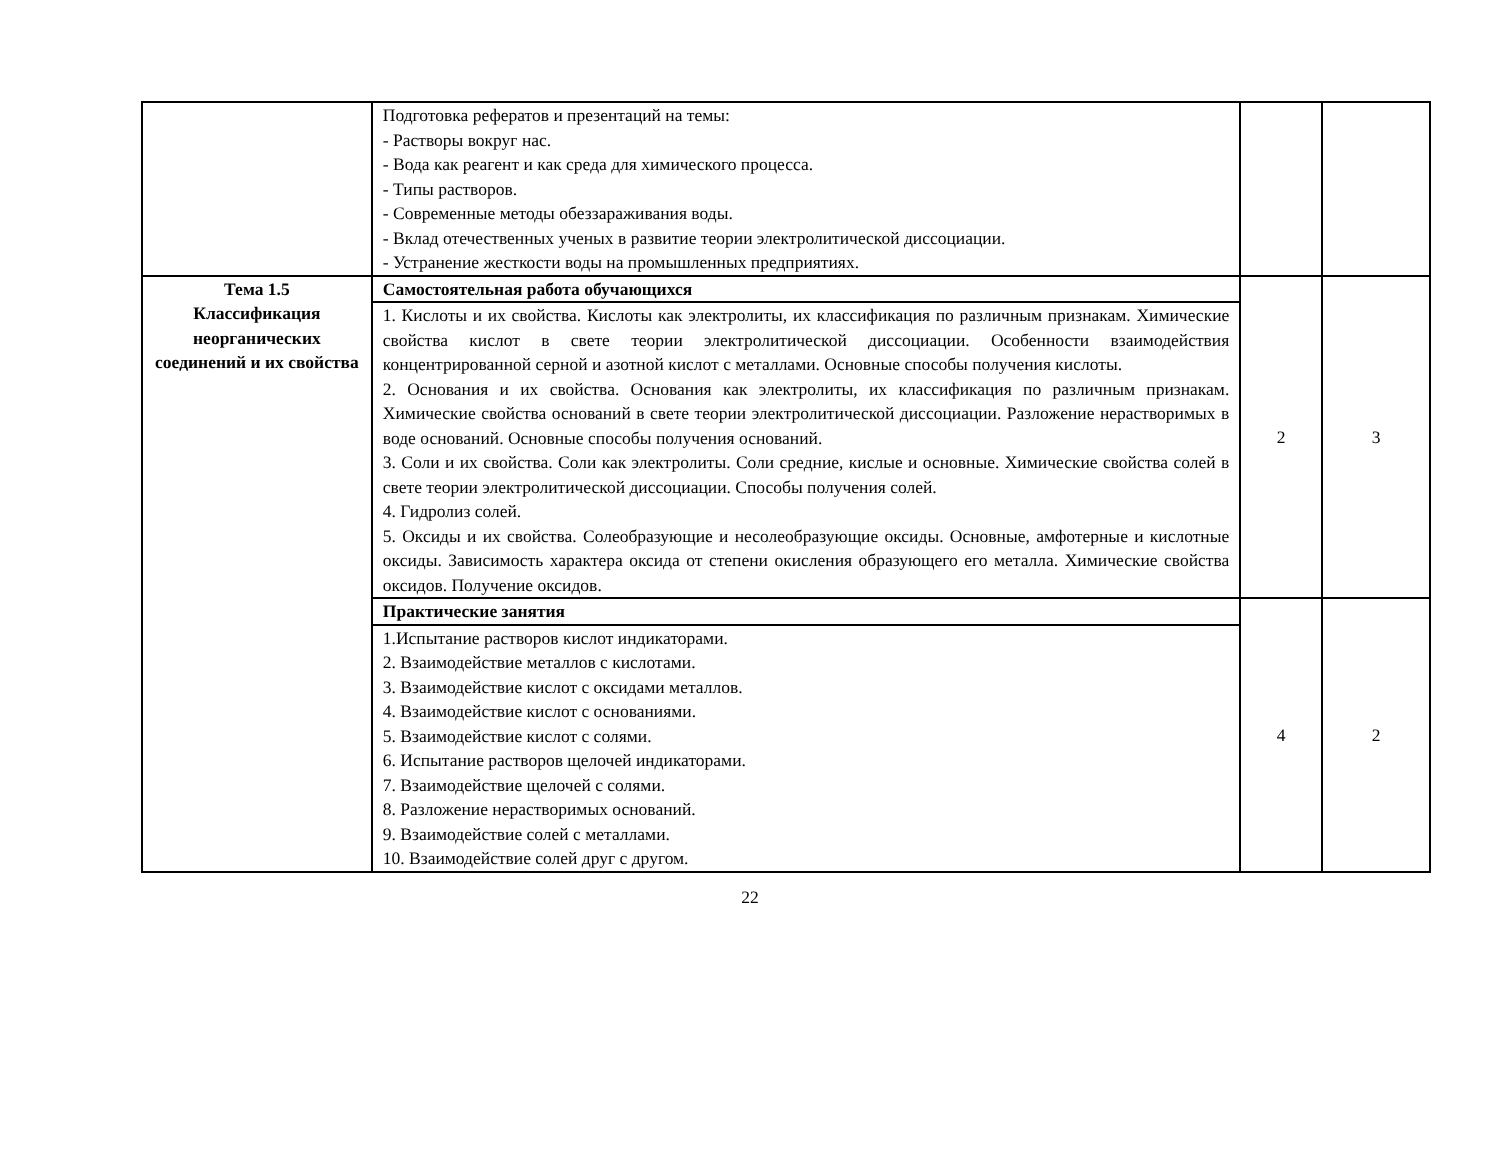| | Подготовка рефератов и презентаций на темы: - Растворы вокруг нас. - Вода как реагент и как среда для химического процесса. - Типы растворов. - Современные методы обеззараживания воды. - Вклад отечественных ученых в развитие теории электролитической диссоциации. - Устранение жесткости воды на промышленных предприятиях. | | |
| Тема 1.5 Классификация неорганических соединений и их свойства | Самостоятельная работа обучающихся | 2 | 3 |
| | 1. Кислоты и их свойства. Кислоты как электролиты, их классификация по различным признакам. Химические свойства кислот в свете теории электролитической диссоциации. Особенности взаимодействия концентрированной серной и азотной кислот с металлами. Основные способы получения кислоты. 2. Основания и их свойства. Основания как электролиты, их классификация по различным признакам. Химические свойства оснований в свете теории электролитической диссоциации. Разложение нерастворимых в воде оснований. Основные способы получения оснований. 3. Соли и их свойства. Соли как электролиты. Соли средние, кислые и основные. Химические свойства солей в свете теории электролитической диссоциации. Способы получения солей. 4. Гидролиз солей. 5. Оксиды и их свойства. Солеобразующие и несолеобразующие оксиды. Основные, амфотерные и кислотные оксиды. Зависимость характера оксида от степени окисления образующего его металла. Химические свойства оксидов. Получение оксидов. | | |
| | Практические занятия | 4 | 2 |
| | 1.Испытание растворов кислот индикаторами. 2. Взаимодействие металлов с кислотами. 3. Взаимодействие кислот с оксидами металлов. 4. Взаимодействие кислот с основаниями. 5. Взаимодействие кислот с солями. 6. Испытание растворов щелочей индикаторами. 7. Взаимодействие щелочей с солями. 8. Разложение нерастворимых оснований. 9. Взаимодействие солей с металлами. 10. Взаимодействие солей друг с другом. | | |
22